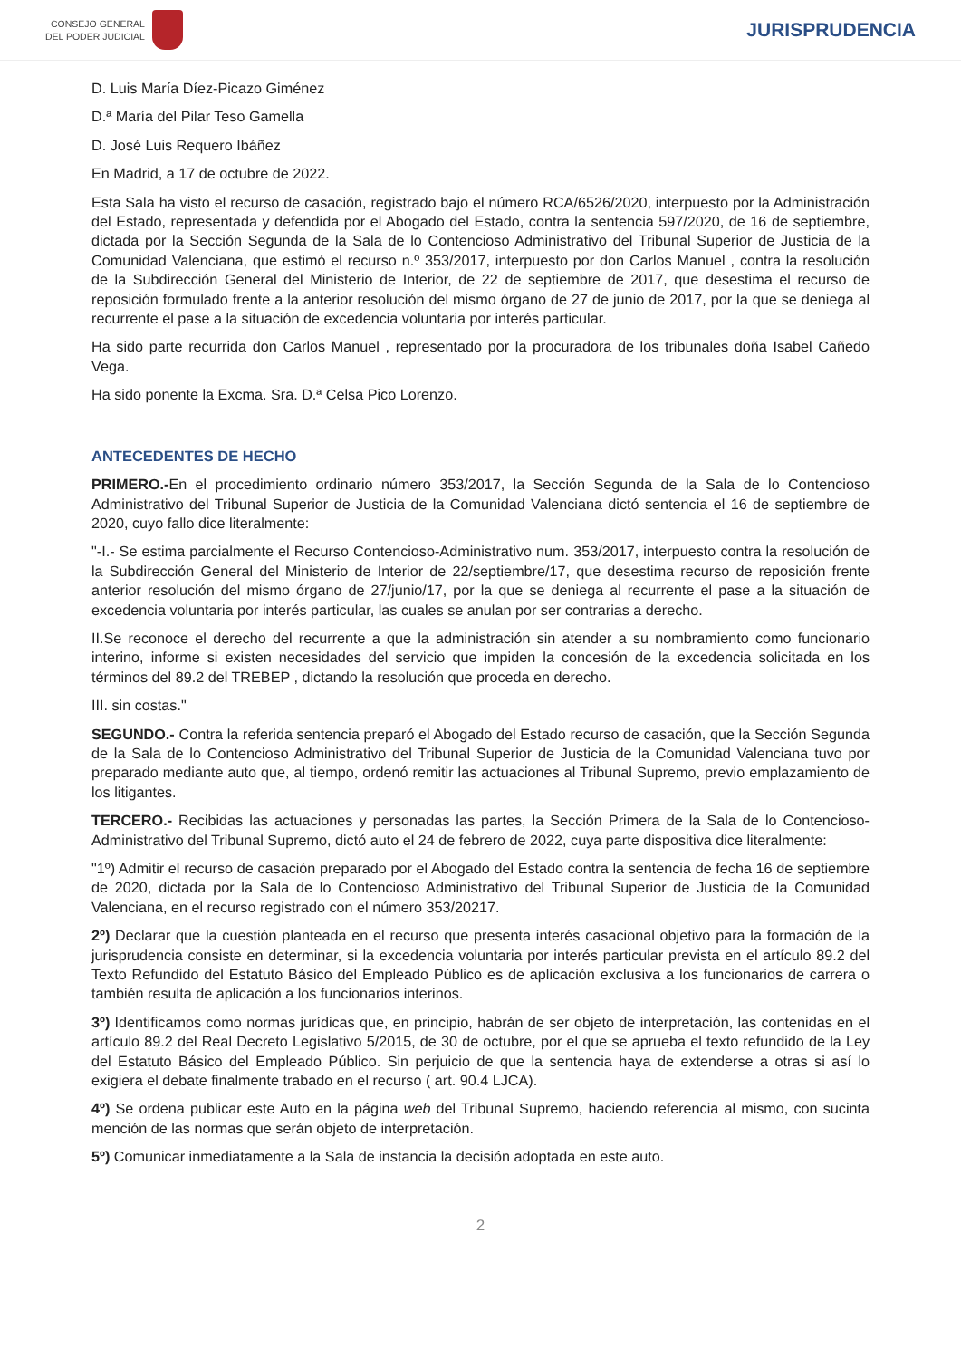CONSEJO GENERAL
DEL PODER JUDICIAL
JURISPRUDENCIA
D. Luis María Díez-Picazo Giménez
D.ª María del Pilar Teso Gamella
D. José Luis Requero Ibáñez
En Madrid, a 17 de octubre de 2022.
Esta Sala ha visto el recurso de casación, registrado bajo el número RCA/6526/2020, interpuesto por la Administración del Estado, representada y defendida por el Abogado del Estado, contra la sentencia 597/2020, de 16 de septiembre, dictada por la Sección Segunda de la Sala de lo Contencioso Administrativo del Tribunal Superior de Justicia de la Comunidad Valenciana, que estimó el recurso n.º 353/2017, interpuesto por don Carlos Manuel , contra la resolución de la Subdirección General del Ministerio de Interior, de 22 de septiembre de 2017, que desestima el recurso de reposición formulado frente a la anterior resolución del mismo órgano de 27 de junio de 2017, por la que se deniega al recurrente el pase a la situación de excedencia voluntaria por interés particular.
Ha sido parte recurrida don Carlos Manuel , representado por la procuradora de los tribunales doña Isabel Cañedo Vega.
Ha sido ponente la Excma. Sra. D.ª Celsa Pico Lorenzo.
ANTECEDENTES DE HECHO
PRIMERO.-En el procedimiento ordinario número 353/2017, la Sección Segunda de la Sala de lo Contencioso Administrativo del Tribunal Superior de Justicia de la Comunidad Valenciana dictó sentencia el 16 de septiembre de 2020, cuyo fallo dice literalmente:
"-I.- Se estima parcialmente el Recurso Contencioso-Administrativo num. 353/2017, interpuesto contra la resolución de la Subdirección General del Ministerio de Interior de 22/septiembre/17, que desestima recurso de reposición frente anterior resolución del mismo órgano de 27/junio/17, por la que se deniega al recurrente el pase a la situación de excedencia voluntaria por interés particular, las cuales se anulan por ser contrarias a derecho.
II.Se reconoce el derecho del recurrente a que la administración sin atender a su nombramiento como funcionario interino, informe si existen necesidades del servicio que impiden la concesión de la excedencia solicitada en los términos del 89.2 del TREBEP , dictando la resolución que proceda en derecho.
III. sin costas."
SEGUNDO.- Contra la referida sentencia preparó el Abogado del Estado recurso de casación, que la Sección Segunda de la Sala de lo Contencioso Administrativo del Tribunal Superior de Justicia de la Comunidad Valenciana tuvo por preparado mediante auto que, al tiempo, ordenó remitir las actuaciones al Tribunal Supremo, previo emplazamiento de los litigantes.
TERCERO.- Recibidas las actuaciones y personadas las partes, la Sección Primera de la Sala de lo Contencioso-Administrativo del Tribunal Supremo, dictó auto el 24 de febrero de 2022, cuya parte dispositiva dice literalmente:
"1º) Admitir el recurso de casación preparado por el Abogado del Estado contra la sentencia de fecha 16 de septiembre de 2020, dictada por la Sala de lo Contencioso Administrativo del Tribunal Superior de Justicia de la Comunidad Valenciana, en el recurso registrado con el número 353/20217.
2º) Declarar que la cuestión planteada en el recurso que presenta interés casacional objetivo para la formación de la jurisprudencia consiste en determinar, si la excedencia voluntaria por interés particular prevista en el artículo 89.2 del Texto Refundido del Estatuto Básico del Empleado Público es de aplicación exclusiva a los funcionarios de carrera o también resulta de aplicación a los funcionarios interinos.
3º) Identificamos como normas jurídicas que, en principio, habrán de ser objeto de interpretación, las contenidas en el artículo 89.2 del Real Decreto Legislativo 5/2015, de 30 de octubre, por el que se aprueba el texto refundido de la Ley del Estatuto Básico del Empleado Público. Sin perjuicio de que la sentencia haya de extenderse a otras si así lo exigiera el debate finalmente trabado en el recurso ( art. 90.4 LJCA).
4º) Se ordena publicar este Auto en la página web del Tribunal Supremo, haciendo referencia al mismo, con sucinta mención de las normas que serán objeto de interpretación.
5º) Comunicar inmediatamente a la Sala de instancia la decisión adoptada en este auto.
2